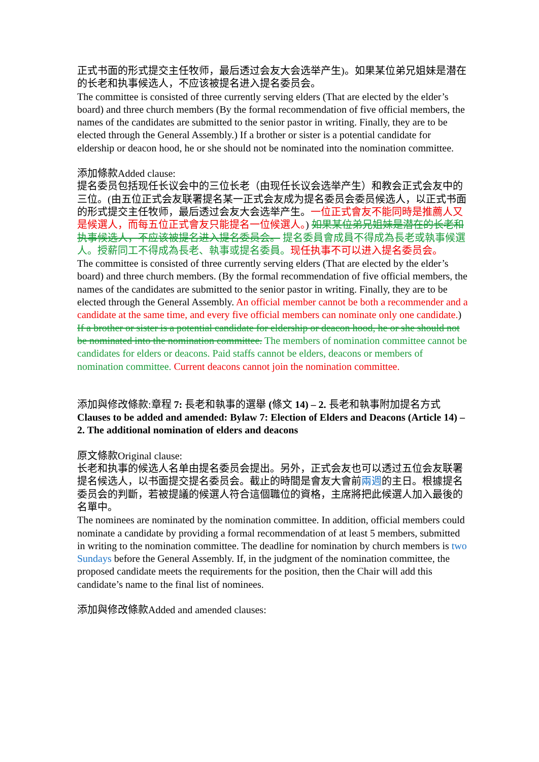正式书面的形式提交主任牧师，最后透过会友大会选举产生)。如果某位弟兄姐妹是潜在的长老和执事候选人，不应该被提名进入提名委员会。
The committee is consisted of three currently serving elders (That are elected by the elder’s board) and three church members (By the formal recommendation of five official members, the names of the candidates are submitted to the senior pastor in writing. Finally, they are to be elected through the General Assembly.) If a brother or sister is a potential candidate for eldership or deacon hood, he or she should not be nominated into the nomination committee.
添加條款Added clause:
提名委员包括现任长议会中的三位长老（由现任长议会选举产生）和教会正式会友中的三位。(由五位正式会友联署提名某一正式会友成为提名委员会委员候选人，以正式书面的形式提交主任牧师，最后透过会友大会选举产生。一位正式會友不能同時是推薦人又是候選人，而每五位正式會友只能提名一位候選人。) 如果某位弟兄姐妹是潜在的长老和执事候选人，不应该被提名进入提名委员会。 提名委員會成員不得成為長老或執事候選人。授薪同工不得成為長老、執事或提名委員。现任执事不可以进入提名委员会。
The committee is consisted of three currently serving elders (That are elected by the elder’s board) and three church members. (By the formal recommendation of five official members, the names of the candidates are submitted to the senior pastor in writing. Finally, they are to be elected through the General Assembly. An official member cannot be both a recommender and a candidate at the same time, and every five official members can nominate only one candidate.) If a brother or sister is a potential candidate for eldership or deacon hood, he or she should not be nominated into the nomination committee. The members of nomination committee cannot be candidates for elders or deacons. Paid staffs cannot be elders, deacons or members of nomination committee. Current deacons cannot join the nomination committee.
添加與修改條款:章程 7: 長老和執事的選舉 (條文 14) – 2. 長老和執事附加提名方式
Clauses to be added and amended: Bylaw 7: Election of Elders and Deacons (Article 14) – 2. The additional nomination of elders and deacons
原文條款Original clause:
长老和执事的候选人名单由提名委员会提出。另外，正式会友也可以透过五位会友联署提名候选人，以书面提交提名委员会。截止的時間是會友大會前兩週的主日。根據提名委员会的判斷，若被提議的候選人符合這個職位的資格，主席將把此候選人加入最後的名單中。
The nominees are nominated by the nomination committee. In addition, official members could nominate a candidate by providing a formal recommendation of at least 5 members, submitted in writing to the nomination committee. The deadline for nomination by church members is two Sundays before the General Assembly. If, in the judgment of the nomination committee, the proposed candidate meets the requirements for the position, then the Chair will add this candidate’s name to the final list of nominees.
添加與修改條款Added and amended clauses: